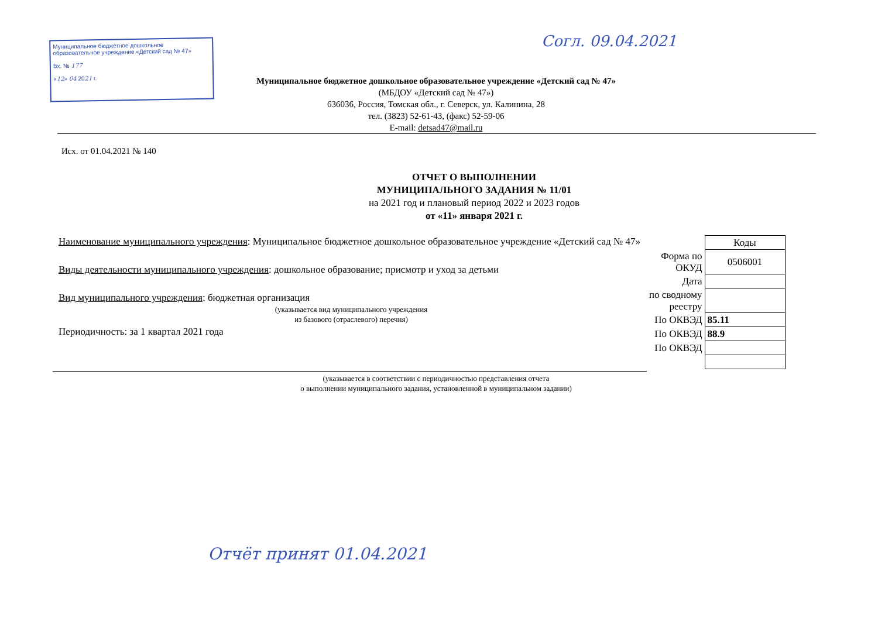Муниципальное бюджетное дошкольное образовательное учреждение «Детский сад № 47»
Вх. № 177
«12» 04 2021 г.
Согл. 09.04.2021
Муниципальное бюджетное дошкольное образовательное учреждение «Детский сад № 47»
(МБДОУ «Детский сад № 47»)
636036, Россия, Томская обл., г. Северск, ул. Калинина, 28
тел. (3823) 52-61-43, (факс) 52-59-06
E-mail: detsad47@mail.ru
Исх. от 01.04.2021 № 140
ОТЧЕТ О ВЫПОЛНЕНИИ
МУНИЦИПАЛЬНОГО ЗАДАНИЯ № 11/01
на 2021 год и плановый период 2022 и 2023 годов
от «11» января 2021 г.
Наименование муниципального учреждения: Муниципальное бюджетное дошкольное образовательное учреждение «Детский сад № 47»
Виды деятельности муниципального учреждения: дошкольное образование; присмотр и уход за детьми
Вид муниципального учреждения: бюджетная организация
(указывается вид муниципального учреждения
из базового (отраслевого) перечня)
Периодичность: за 1 квартал 2021 года
| | Коды |
| Форма по ОКУД | 0506001 |
| Дата | |
| по сводному реестру | |
| По ОКВЭД | 85.11 |
| По ОКВЭД | 88.9 |
| По ОКВЭД | |
(указывается в соответствии с периодичностью представления отчета
о выполнении муниципального задания, установленной в муниципальном задании)
Отчёт принят 01.04.2021